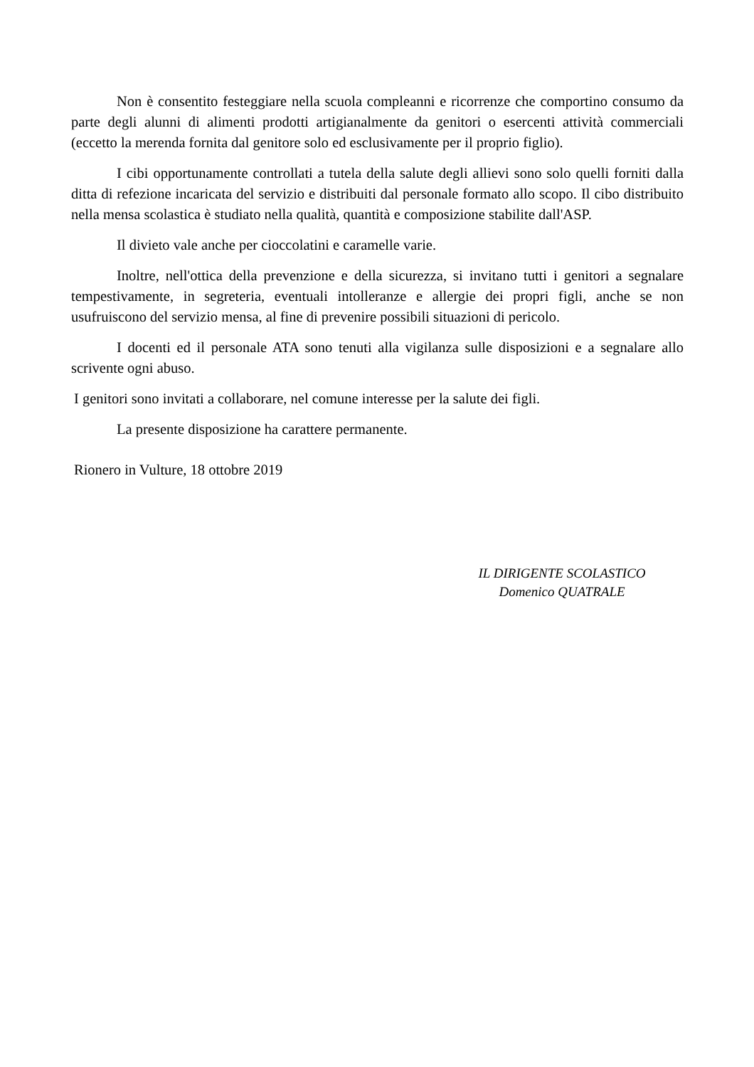Non è consentito festeggiare nella scuola compleanni e ricorrenze che comportino consumo da parte degli alunni di alimenti prodotti artigianalmente da genitori o esercenti attività commerciali (eccetto la merenda fornita dal genitore solo ed esclusivamente per il proprio figlio).
I cibi opportunamente controllati a tutela della salute degli allievi sono solo quelli forniti dalla ditta di refezione incaricata del servizio e distribuiti dal personale formato allo scopo. Il cibo distribuito nella mensa scolastica è studiato nella qualità, quantità e composizione stabilite dall'ASP.
Il divieto vale anche per cioccolatini e caramelle varie.
Inoltre, nell'ottica della prevenzione e della sicurezza, si invitano tutti i genitori a segnalare tempestivamente, in segreteria, eventuali intolleranze e allergie dei propri figli, anche se non usufruiscono del servizio mensa, al fine di prevenire possibili situazioni di pericolo.
I docenti ed il personale ATA sono tenuti alla vigilanza sulle disposizioni e a segnalare allo scrivente ogni abuso.
I genitori sono invitati a collaborare, nel comune interesse per la salute dei figli.
La presente disposizione ha carattere permanente.
Rionero in Vulture, 18 ottobre 2019
IL DIRIGENTE SCOLASTICO
Domenico QUATRALE